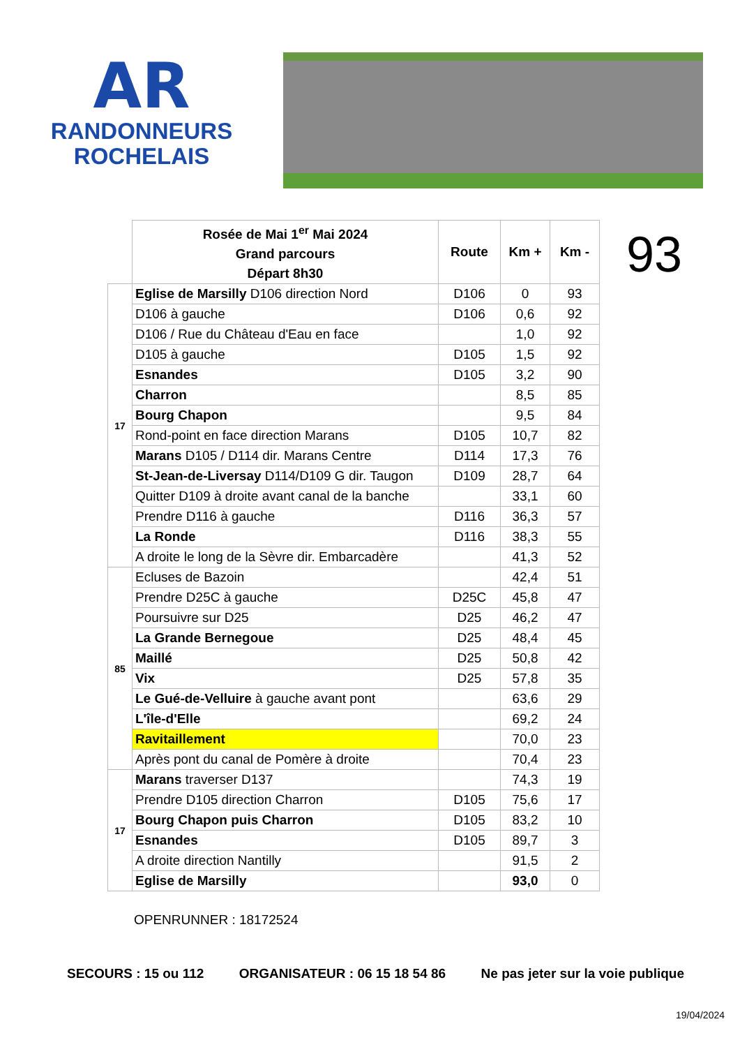AR
RANDONNEURS
ROCHELAIS
| | Rosée de Mai 1<sup>er</sup> Mai 2024 Grand parcours Départ 8h30 | Route | Km + | Km - |
| 17 | Eglise de Marsilly D106 direction Nord | D106 | 0 | 93 |
| | D106 à gauche | D106 | 0,6 | 92 |
| | D106 / Rue du Château d'Eau en face | | 1,0 | 92 |
| | D105 à gauche | D105 | 1,5 | 92 |
| | Esnandes | D105 | 3,2 | 90 |
| | Charron | | 8,5 | 85 |
| | Bourg Chapon | | 9,5 | 84 |
| | Rond-point en face direction Marans | D105 | 10,7 | 82 |
| | Marans D105 / D114 dir. Marans Centre | D114 | 17,3 | 76 |
| | St-Jean-de-Liversay D114/D109 G dir. Taugon | D109 | 28,7 | 64 |
| | Quitter D109 à droite avant canal de la banche | | 33,1 | 60 |
| | Prendre D116 à gauche | D116 | 36,3 | 57 |
| | La Ronde | D116 | 38,3 | 55 |
| | A droite le long de la Sèvre dir. Embarcadère | | 41,3 | 52 |
| 85 | Ecluses de Bazoin | | 42,4 | 51 |
| | Prendre D25C à gauche | D25C | 45,8 | 47 |
| | Poursuivre sur D25 | D25 | 46,2 | 47 |
| | La Grande Bernegoue | D25 | 48,4 | 45 |
| | Maillé | D25 | 50,8 | 42 |
| | Vix | D25 | 57,8 | 35 |
| | Le Gué-de-Velluire à gauche avant pont | | 63,6 | 29 |
| | L'île-d'Elle | | 69,2 | 24 |
| | Ravitaillement | | 70,0 | 23 |
| | Après pont du canal de Pomère à droite | | 70,4 | 23 |
| 17 | Marans traverser D137 | | 74,3 | 19 |
| | Prendre D105 direction Charron | D105 | 75,6 | 17 |
| | Bourg Chapon puis Charron | D105 | 83,2 | 10 |
| | Esnandes | D105 | 89,7 | 3 |
| | A droite direction Nantilly | | 91,5 | 2 |
| | Eglise de Marsilly | | 93,0 | 0 |
93
OPENRUNNER : 18172524
SECOURS : 15 ou 112 ORGANISATEUR : 06 15 18 54 86 Ne pas jeter sur la voie publique
19/04/2024